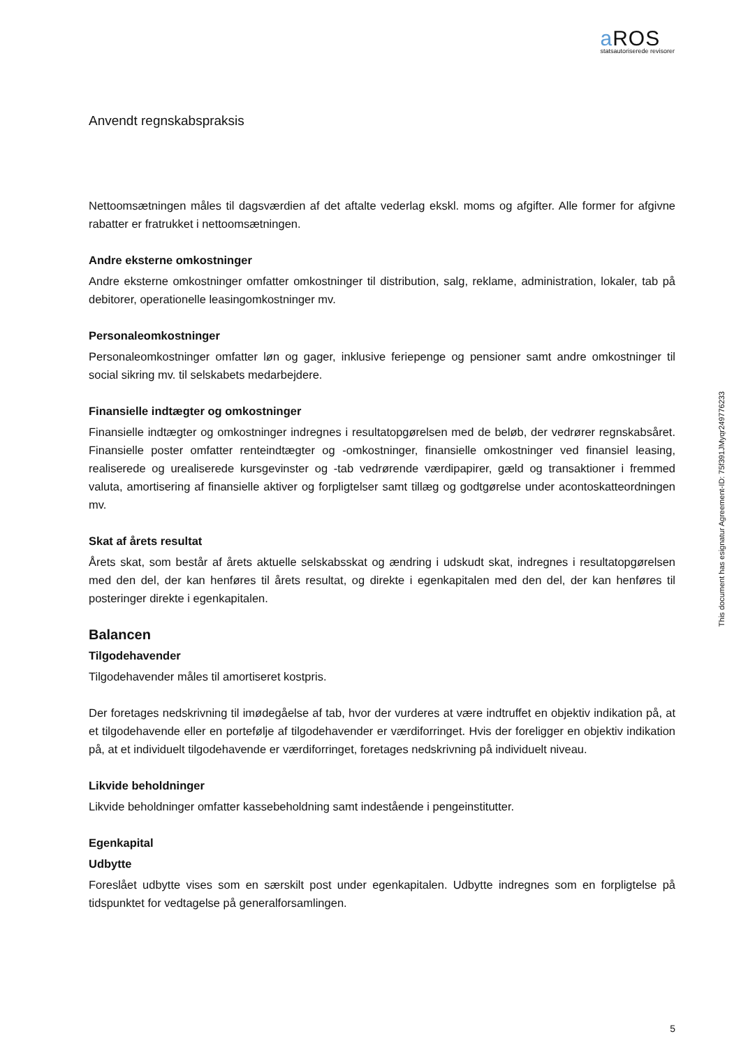a ROS
statsautoriserede revisorer
This document has esignatur Agreement-ID: 75f391JMyqr249776233
Anvendt regnskabspraksis
Nettoomsætningen måles til dagsværdien af det aftalte vederlag ekskl. moms og afgifter. Alle former for afgivne rabatter er fratrukket i nettoomsætningen.
Andre eksterne omkostninger
Andre eksterne omkostninger omfatter omkostninger til distribution, salg, reklame, administration, lokaler, tab på debitorer, operationelle leasingomkostninger mv.
Personaleomkostninger
Personaleomkostninger omfatter løn og gager, inklusive feriepenge og pensioner samt andre omkostninger til social sikring mv. til selskabets medarbejdere.
Finansielle indtægter og omkostninger
Finansielle indtægter og omkostninger indregnes i resultatopgørelsen med de beløb, der vedrører regnskabsåret. Finansielle poster omfatter renteindtægter og -omkostninger, finansielle omkostninger ved finansiel leasing, realiserede og urealiserede kursgevinster og -tab vedrørende værdipapirer, gæld og transaktioner i fremmed valuta, amortisering af finansielle aktiver og forpligtelser samt tillæg og godtgørelse under acontoskatteordningen mv.
Skat af årets resultat
Årets skat, som består af årets aktuelle selskabsskat og ændring i udskudt skat, indregnes i resultatopgørelsen med den del, der kan henføres til årets resultat, og direkte i egenkapitalen med den del, der kan henføres til posteringer direkte i egenkapitalen.
Balancen
Tilgodehavender
Tilgodehavender måles til amortiseret kostpris.
Der foretages nedskrivning til imødegåelse af tab, hvor der vurderes at være indtruffet en objektiv indikation på, at et tilgodehavende eller en portefølje af tilgodehavender er værdiforringet. Hvis der foreligger en objektiv indikation på, at et individuelt tilgodehavende er værdiforringet, foretages nedskrivning på individuelt niveau.
Likvide beholdninger
Likvide beholdninger omfatter kassebeholdning samt indestående i pengeinstitutter.
Egenkapital
Udbytte
Foreslået udbytte vises som en særskilt post under egenkapitalen. Udbytte indregnes som en forpligtelse på tidspunktet for vedtagelse på generalforsamlingen.
5